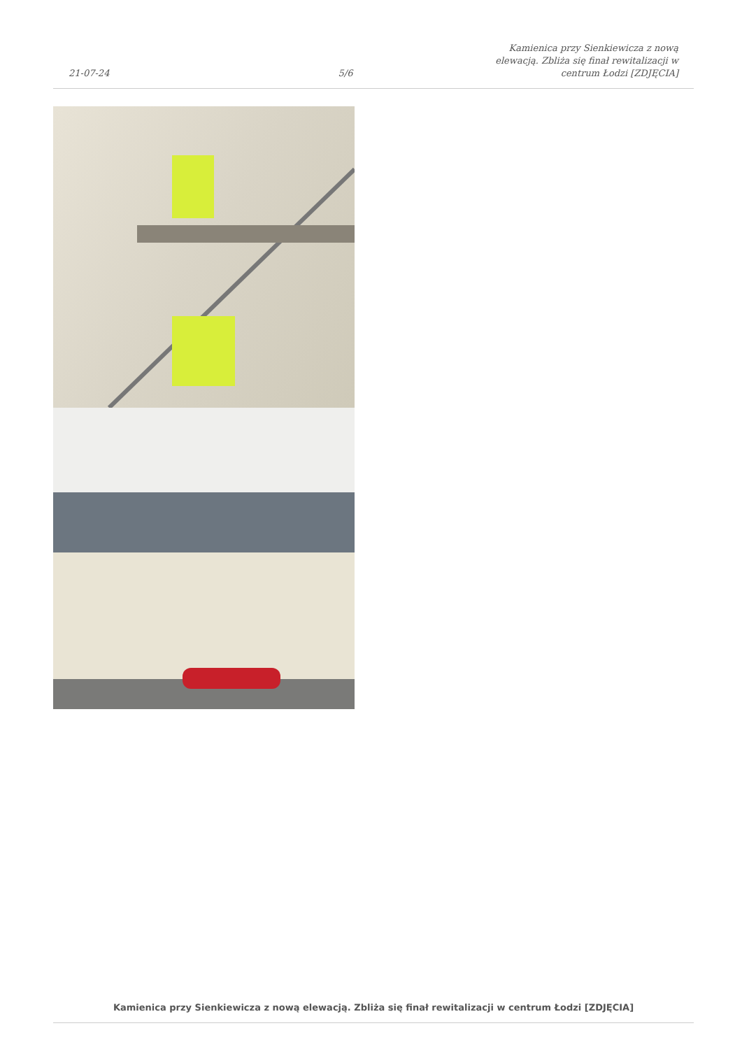21-07-24
5/6
Kamienica przy Sienkiewicza z nową elewacją. Zbliża się finał rewitalizacji w centrum Łodzi [ZDJĘCIA]
Kamienica przy Sienkiewicza z nową elewacją. Zbliża się finał rewitalizacji w centrum Łodzi [ZDJĘCIA]